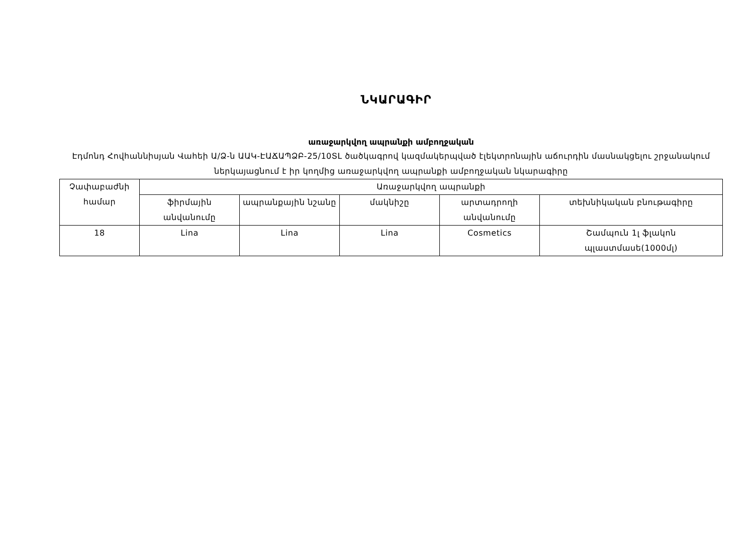ՆԿԱՐԱԳԻՐ
առաջարկվող ապրանքի ամբողջական
Էդմոնդ Հովհաննիսյան Վահեի Ա/Ձ-ն ԱԱԿ-ԷԱՃԱՊՁԲ-25/10ՏԼ ծածկագրով կազմակերպված էլեկտրոնային աճուրդին մասնակցելու շրջանակում ներկայացնում է իր կողմից առաջարկվող ապրանքի ամբողջական նկարագիրը
| Չափաբաժնի համար | Առաջարկվող ապրանքի | | | | |
| --- | --- | --- | --- | --- | --- |
| | ֆիրմային անվանումը | ապրանքային նշանը | մակնիշը | արտադրողի անվանումը | տեխնիկական բնութագիրը |
| 18 | Lina | Lina | Lina | Cosmetics | Շամպուն 1լ ֆլակոն պլաստմասե(1000մլ) |